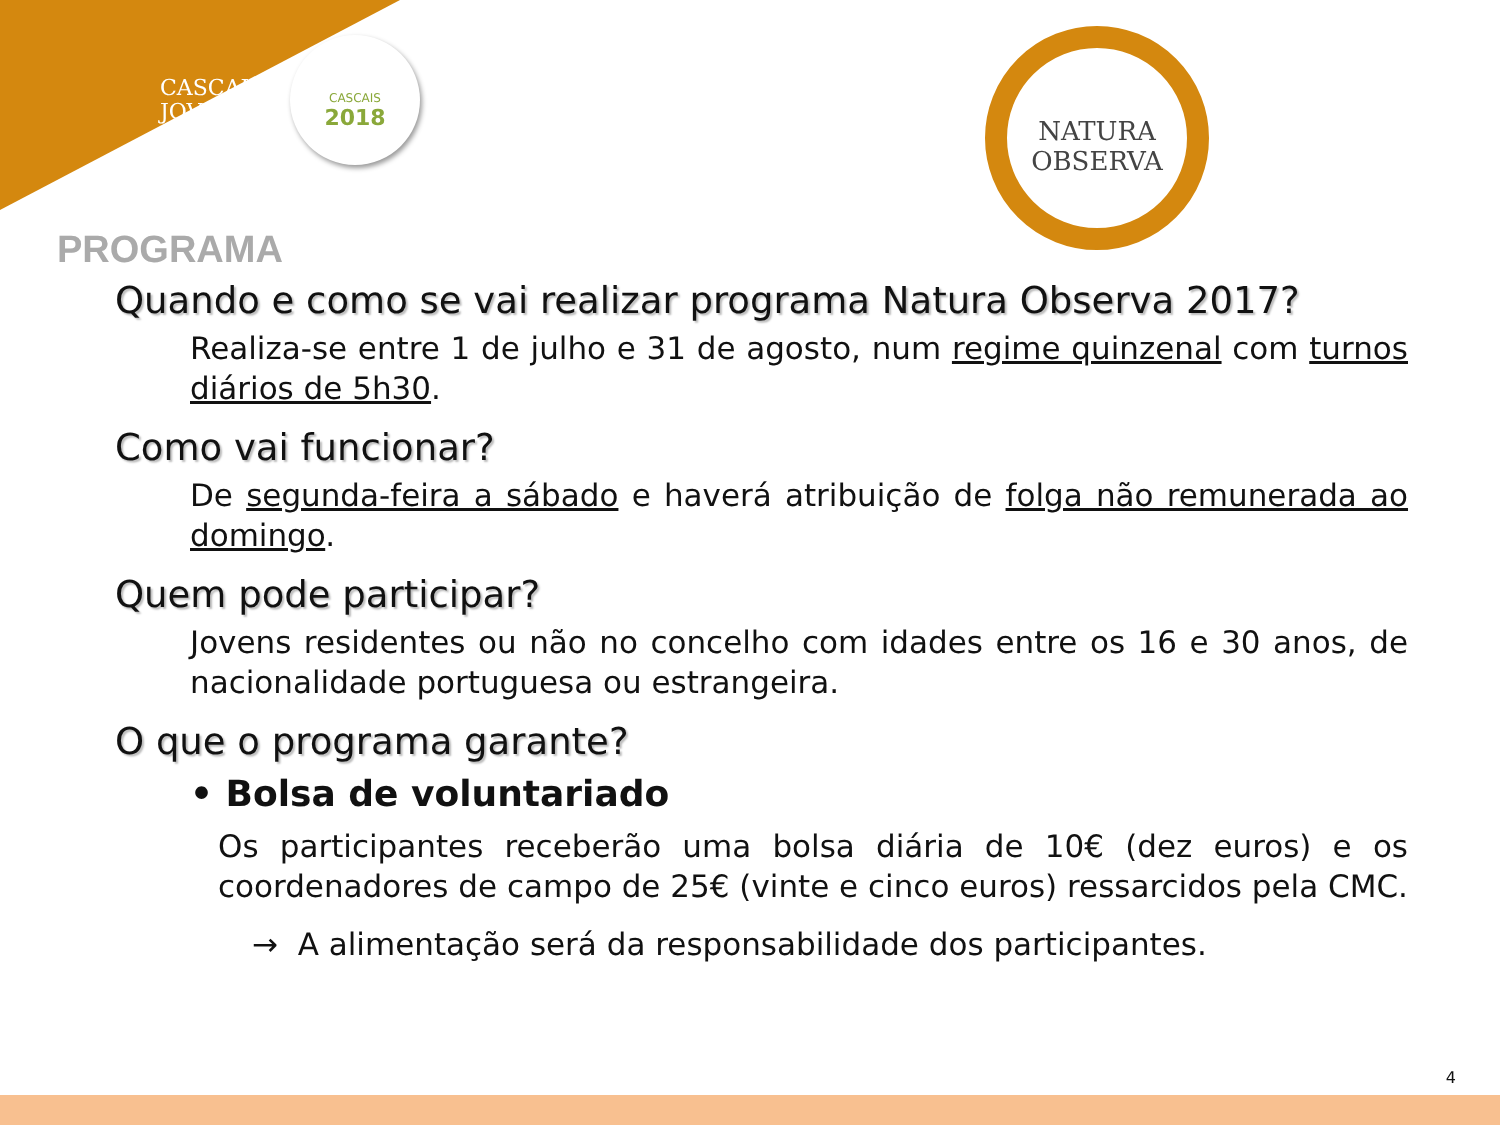CASCAIS
JOVEM
CASCAIS
2018
NATURA
OBSERVA
PROGRAMA
Quando e como se vai realizar programa Natura Observa 2017?
Realiza-se entre 1 de julho e 31 de agosto, num regime quinzenal com turnos diários de 5h30.
Como vai funcionar?
De segunda-feira a sábado e haverá atribuição de folga não remunerada ao domingo.
Quem pode participar?
Jovens residentes ou não no concelho com idades entre os 16 e 30 anos, de nacionalidade portuguesa ou estrangeira.
O que o programa garante?
• Bolsa de voluntariado
Os participantes receberão uma bolsa diária de 10€ (dez euros) e os coordenadores de campo de 25€ (vinte e cinco euros) ressarcidos pela CMC.
→ A alimentação será da responsabilidade dos participantes.
4